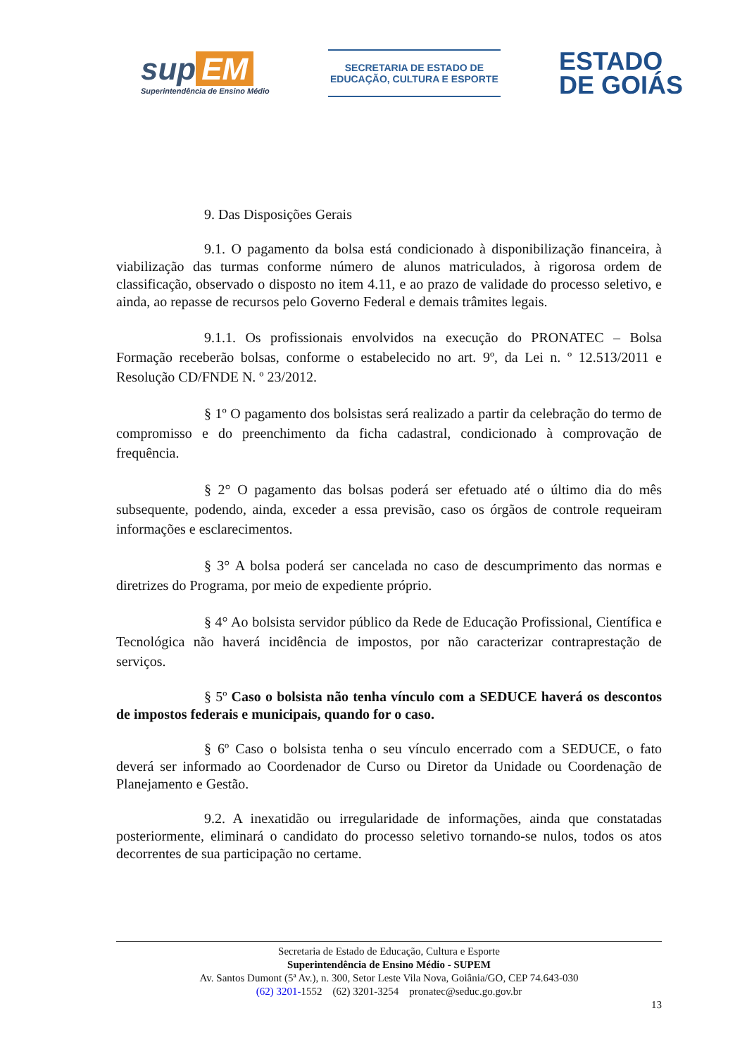sup EM
Superintendência de Ensino Médio
SECRETARIA DE ESTADO DE
EDUCAÇÃO, CULTURA E ESPORTE
ESTADO
DE GOIÁS
9. Das Disposições Gerais
9.1. O pagamento da bolsa está condicionado à disponibilização financeira, à viabilização das turmas conforme número de alunos matriculados, à rigorosa ordem de classificação, observado o disposto no item 4.11, e ao prazo de validade do processo seletivo, e ainda, ao repasse de recursos pelo Governo Federal e demais trâmites legais.
9.1.1. Os profissionais envolvidos na execução do PRONATEC – Bolsa Formação receberão bolsas, conforme o estabelecido no art. 9º, da Lei n. º 12.513/2011 e Resolução CD/FNDE N. º 23/2012.
§ 1º O pagamento dos bolsistas será realizado a partir da celebração do termo de compromisso e do preenchimento da ficha cadastral, condicionado à comprovação de frequência.
§ 2° O pagamento das bolsas poderá ser efetuado até o último dia do mês subsequente, podendo, ainda, exceder a essa previsão, caso os órgãos de controle requeiram informações e esclarecimentos.
§ 3° A bolsa poderá ser cancelada no caso de descumprimento das normas e diretrizes do Programa, por meio de expediente próprio.
§ 4° Ao bolsista servidor público da Rede de Educação Profissional, Científica e Tecnológica não haverá incidência de impostos, por não caracterizar contraprestação de serviços.
§ 5º Caso o bolsista não tenha vínculo com a SEDUCE haverá os descontos de impostos federais e municipais, quando for o caso.
§ 6º Caso o bolsista tenha o seu vínculo encerrado com a SEDUCE, o fato deverá ser informado ao Coordenador de Curso ou Diretor da Unidade ou Coordenação de Planejamento e Gestão.
9.2. A inexatidão ou irregularidade de informações, ainda que constatadas posteriormente, eliminará o candidato do processo seletivo tornando-se nulos, todos os atos decorrentes de sua participação no certame.
Secretaria de Estado de Educação, Cultura e Esporte
Superintendência de Ensino Médio - SUPEM
Av. Santos Dumont (5ª Av.), n. 300, Setor Leste Vila Nova, Goiânia/GO, CEP 74.643-030
(62) 3201-1552 (62) 3201-3254 pronatec@seduc.go.gov.br
13